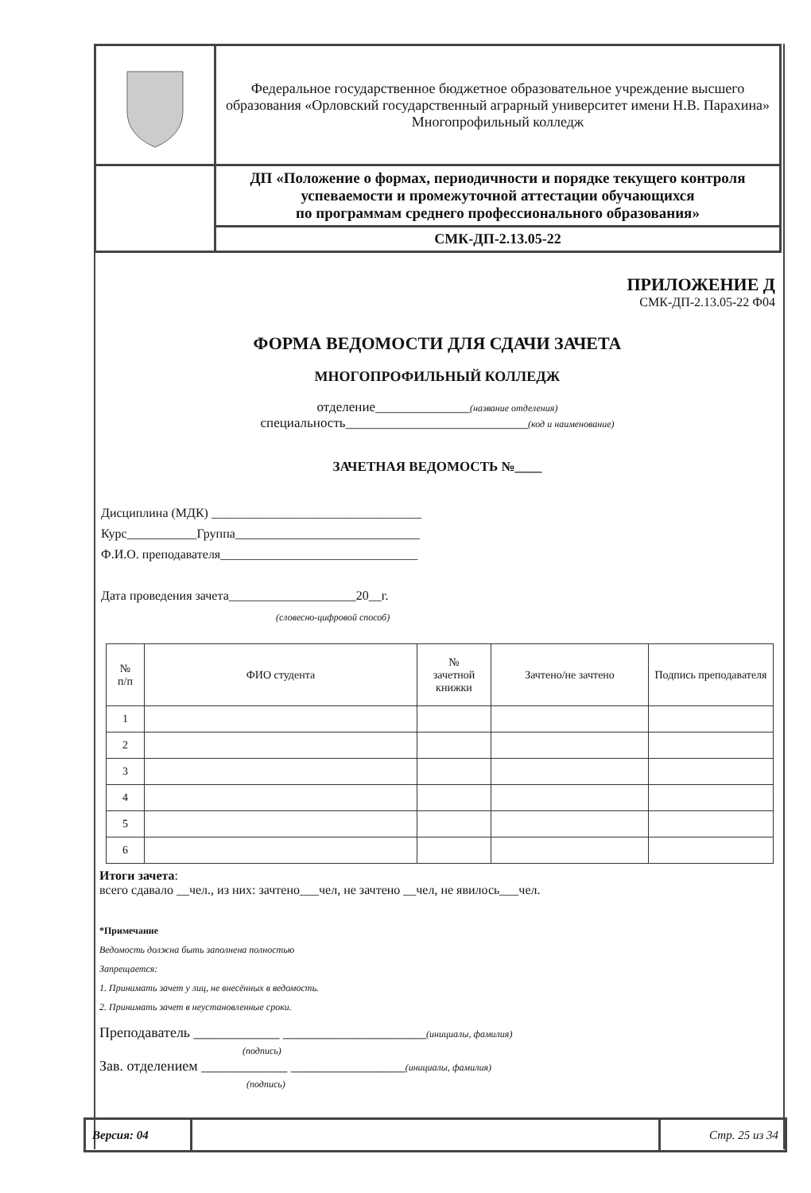| | Федеральное государственное бюджетное образовательное учреждение высшего образования «Орловский государственный аграрный университет имени Н.В. Парахина» Многопрофильный колледж |
| | ДП «Положение о формах, периодичности и порядке текущего контроля успеваемости и промежуточной аттестации обучающихся по программам среднего профессионального образования» |
| | СМК-ДП-2.13.05-22 |
ПРИЛОЖЕНИЕ Д
СМК-ДП-2.13.05-22 Ф04
ФОРМА ВЕДОМОСТИ ДЛЯ СДАЧИ ЗАЧЕТА
МНОГОПРОФИЛЬНЫЙ КОЛЛЕДЖ
отделение______________(название отделения)
специальность___________________________(код и наименование)
ЗАЧЕТНАЯ ВЕДОМОСТЬ №____
Дисциплина (МДК) _________________________________
Курс___________Группа_____________________________
Ф.И.О. преподавателя_______________________________
Дата проведения зачета____________________20__г.
(словесно-цифровой способ)
| № п/п | ФИО студента | № зачетной книжки | Зачтено/не зачтено | Подпись преподавателя |
| --- | --- | --- | --- | --- |
| 1 | | | | |
| 2 | | | | |
| 3 | | | | |
| 4 | | | | |
| 5 | | | | |
| 6 | | | | |
Итоги зачета:
всего сдавало __чел., из них: зачтено___чел, не зачтено __чел, не явилось___чел.
*Примечание
Ведомость должна быть заполнена полностью
Запрещается:
1. Принимать зачет у лиц, не внесённых в ведомость.
2. Принимать зачет в неустановленные сроки.
Преподаватель ____________ ____________________(инициалы, фамилия)
(подпись)
Зав. отделением ____________ ________________(инициалы, фамилия)
(подпись)
| Версия: 04 | | Стр. 25 из 34 |